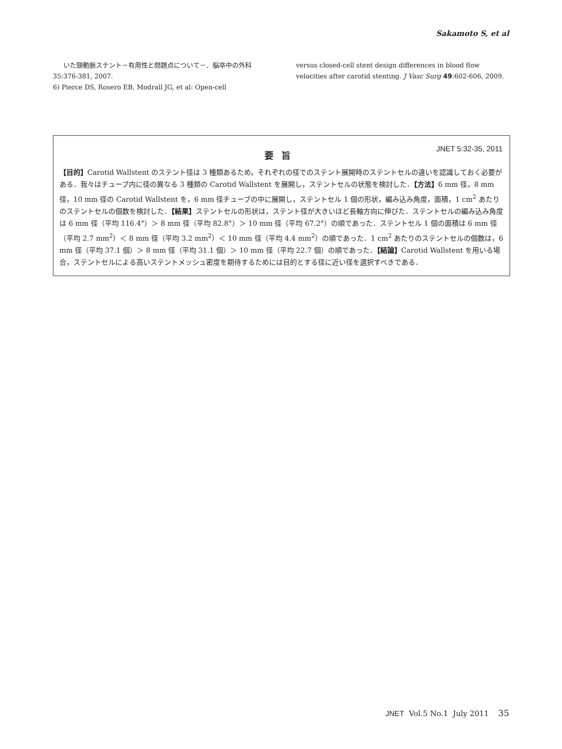Sakamoto S, et al
いた頸動脈ステント－有用性と問題点について－．脳卒中の外科 35:376-381, 2007.
6) Pierce DS, Rosero EB, Modrall JG, et al: Open-cell
versus closed-cell stent design differences in blood flow velocities after carotid stenting. J Vasc Surg 49:602-606, 2009.
JNET 5:32-35, 2011
要旨
【目的】Carotid Wallstent のステント径は 3 種類あるため，それぞれの径でのステント展開時のステントセルの違いを認識しておく必要がある．我々はチューブ内に径の異なる 3 種類の Carotid Wallstent を展開し，ステントセルの状態を検討した．【方法】6 mm 径，8 mm 径，10 mm 径の Carotid Wallstent を，6 mm 径チューブの中に展開し，ステントセル 1 個の形状，編み込み角度，面積，1 cm<sup>2</sup> あたりのステントセルの個数を検討した．【結果】ステントセルの形状は，ステント径が大きいほど長軸方向に伸びた．ステントセルの編み込み角度は 6 mm 径（平均 116.4°）＞ 8 mm 径（平均 82.8°）＞ 10 mm 径（平均 67.2°）の順であった．ステントセル 1 個の面積は 6 mm 径（平均 2.7 mm<sup>2</sup>）＜ 8 mm 径（平均 3.2 mm<sup>2</sup>）＜ 10 mm 径（平均 4.4 mm<sup>2</sup>）の順であった．1 cm<sup>2</sup> あたりのステントセルの個数は，6 mm 径（平均 37.1 個）＞ 8 mm 径（平均 31.1 個）＞ 10 mm 径（平均 22.7 個）の順であった．【結論】Carotid Wallstent を用いる場合，ステントセルによる高いステントメッシュ密度を期待するためには目的とする径に近い径を選択すべきである．
JNET Vol.5 No.1 July 2011 35